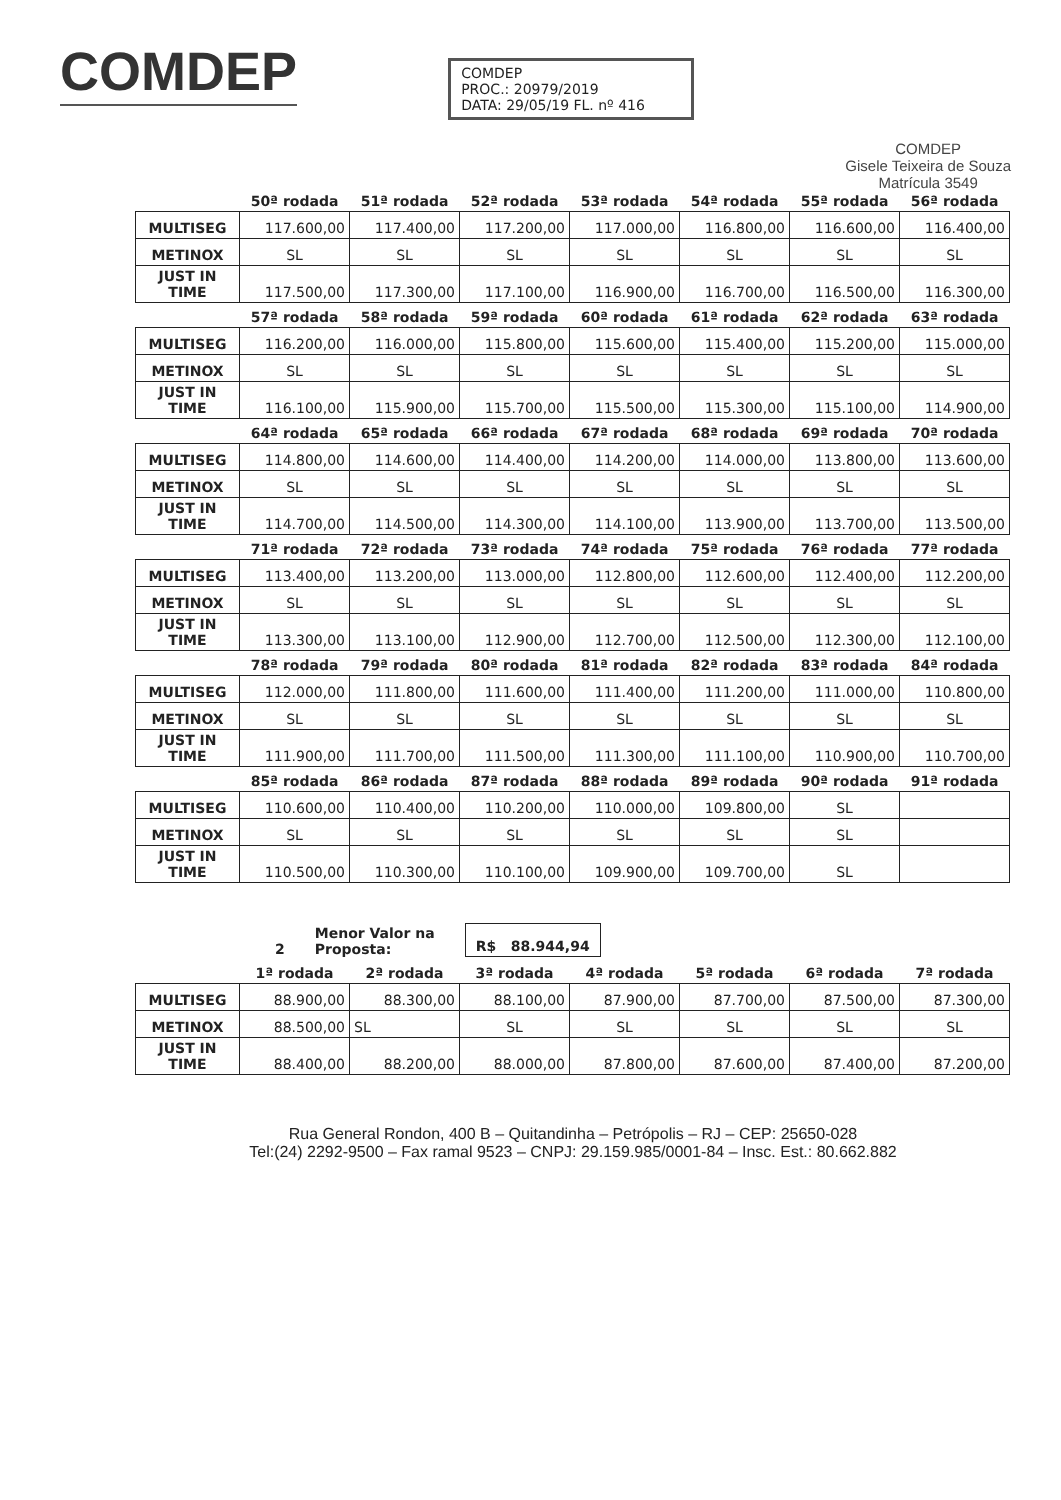COMDEP
COMDEP
PROC.: 20979/2019
DATA: 29/05/19 FL. nº 416
COMDEP
Gisele Teixeira de Souza
Matrícula 3549
| | 50ª rodada | 51ª rodada | 52ª rodada | 53ª rodada | 54ª rodada | 55ª rodada | 56ª rodada |
| --- | --- | --- | --- | --- | --- | --- | --- |
| MULTISEG | 117.600,00 | 117.400,00 | 117.200,00 | 117.000,00 | 116.800,00 | 116.600,00 | 116.400,00 |
| METINOX | SL | SL | SL | SL | SL | SL | SL |
| JUST IN TIME | 117.500,00 | 117.300,00 | 117.100,00 | 116.900,00 | 116.700,00 | 116.500,00 | 116.300,00 |
| | 57ª rodada | 58ª rodada | 59ª rodada | 60ª rodada | 61ª rodada | 62ª rodada | 63ª rodada |
| --- | --- | --- | --- | --- | --- | --- | --- |
| MULTISEG | 116.200,00 | 116.000,00 | 115.800,00 | 115.600,00 | 115.400,00 | 115.200,00 | 115.000,00 |
| METINOX | SL | SL | SL | SL | SL | SL | SL |
| JUST IN TIME | 116.100,00 | 115.900,00 | 115.700,00 | 115.500,00 | 115.300,00 | 115.100,00 | 114.900,00 |
| | 64ª rodada | 65ª rodada | 66ª rodada | 67ª rodada | 68ª rodada | 69ª rodada | 70ª rodada |
| --- | --- | --- | --- | --- | --- | --- | --- |
| MULTISEG | 114.800,00 | 114.600,00 | 114.400,00 | 114.200,00 | 114.000,00 | 113.800,00 | 113.600,00 |
| METINOX | SL | SL | SL | SL | SL | SL | SL |
| JUST IN TIME | 114.700,00 | 114.500,00 | 114.300,00 | 114.100,00 | 113.900,00 | 113.700,00 | 113.500,00 |
| | 71ª rodada | 72ª rodada | 73ª rodada | 74ª rodada | 75ª rodada | 76ª rodada | 77ª rodada |
| --- | --- | --- | --- | --- | --- | --- | --- |
| MULTISEG | 113.400,00 | 113.200,00 | 113.000,00 | 112.800,00 | 112.600,00 | 112.400,00 | 112.200,00 |
| METINOX | SL | SL | SL | SL | SL | SL | SL |
| JUST IN TIME | 113.300,00 | 113.100,00 | 112.900,00 | 112.700,00 | 112.500,00 | 112.300,00 | 112.100,00 |
| | 78ª rodada | 79ª rodada | 80ª rodada | 81ª rodada | 82ª rodada | 83ª rodada | 84ª rodada |
| --- | --- | --- | --- | --- | --- | --- | --- |
| MULTISEG | 112.000,00 | 111.800,00 | 111.600,00 | 111.400,00 | 111.200,00 | 111.000,00 | 110.800,00 |
| METINOX | SL | SL | SL | SL | SL | SL | SL |
| JUST IN TIME | 111.900,00 | 111.700,00 | 111.500,00 | 111.300,00 | 111.100,00 | 110.900,00 | 110.700,00 |
| | 85ª rodada | 86ª rodada | 87ª rodada | 88ª rodada | 89ª rodada | 90ª rodada | 91ª rodada |
| --- | --- | --- | --- | --- | --- | --- | --- |
| MULTISEG | 110.600,00 | 110.400,00 | 110.200,00 | 110.000,00 | 109.800,00 | SL | |
| METINOX | SL | SL | SL | SL | SL | SL | |
| JUST IN TIME | 110.500,00 | 110.300,00 | 110.100,00 | 109.900,00 | 109.700,00 | SL | |
2 Menor Valor na
Proposta: R$ 88.944,94
| | 1ª rodada | 2ª rodada | 3ª rodada | 4ª rodada | 5ª rodada | 6ª rodada | 7ª rodada |
| --- | --- | --- | --- | --- | --- | --- | --- |
| MULTISEG | 88.900,00 | 88.300,00 | 88.100,00 | 87.900,00 | 87.700,00 | 87.500,00 | 87.300,00 |
| METINOX | 88.500,00 | SL | SL | SL | SL | SL | SL |
| JUST IN TIME | 88.400,00 | 88.200,00 | 88.000,00 | 87.800,00 | 87.600,00 | 87.400,00 | 87.200,00 |
Rua General Rondon, 400 B – Quitandinha – Petrópolis – RJ – CEP: 25650-028
Tel:(24) 2292-9500 – Fax ramal 9523 – CNPJ: 29.159.985/0001-84 – Insc. Est.: 80.662.882